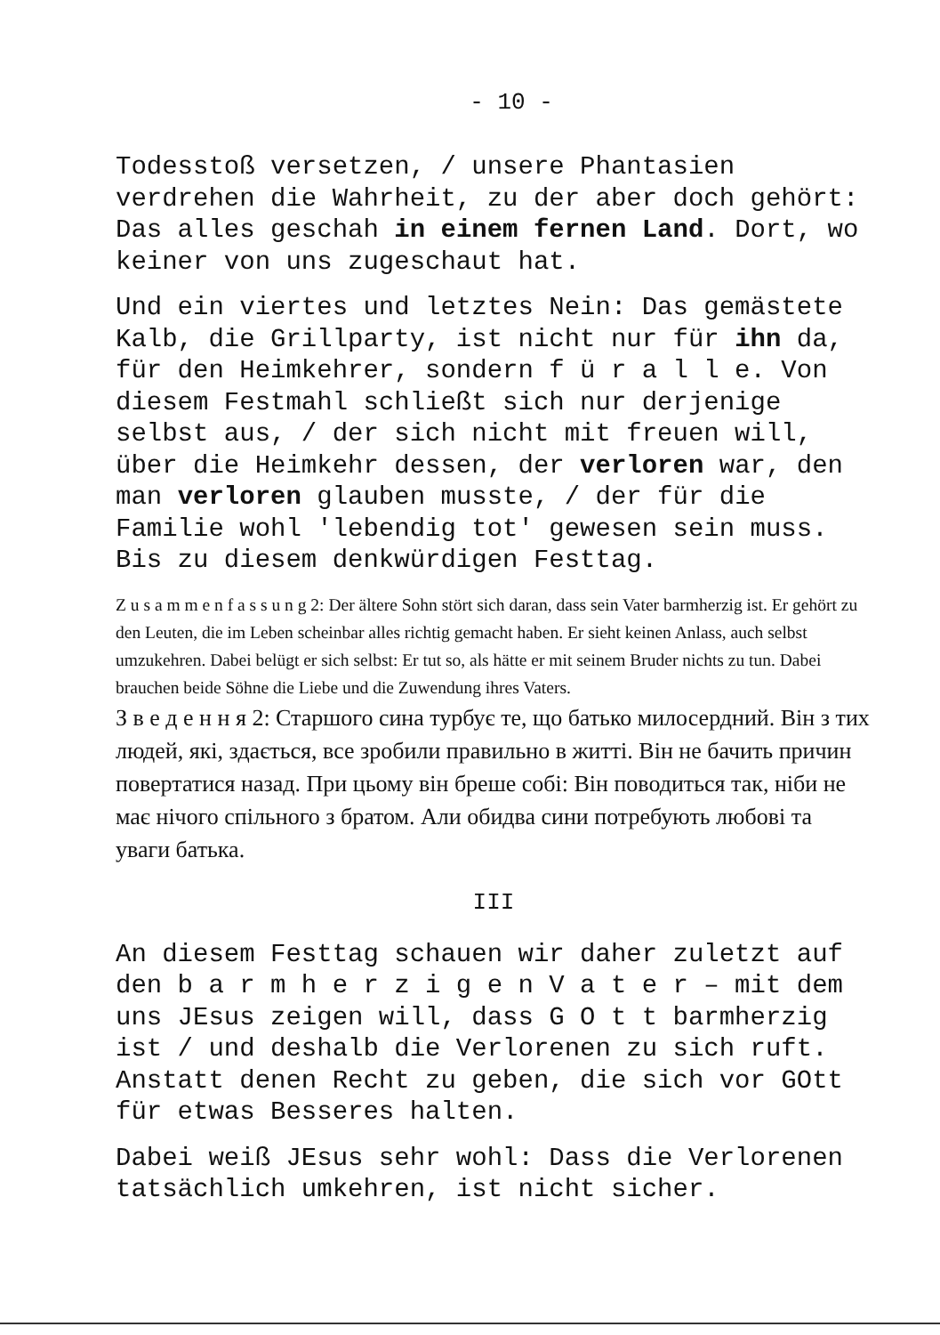- 10 -
Todesstoß versetzen, / unsere Phantasien verdrehen die Wahrheit, zu der aber doch gehört: Das alles geschah in einem fernen Land. Dort, wo keiner von uns zugeschaut hat.
Und ein viertes und letztes Nein: Das gemästete Kalb, die Grillparty, ist nicht nur für ihn da, für den Heimkehrer, sondern f ü r a l l e. Von diesem Festmahl schließt sich nur derjenige selbst aus, / der sich nicht mit freuen will, über die Heimkehr dessen, der verloren war, den man verloren glauben musste, / der für die Familie wohl 'lebendig tot' gewesen sein muss. Bis zu diesem denkwürdigen Festtag.
Z u s a m m e n f a s s u n g 2: Der ältere Sohn stört sich daran, dass sein Vater barmherzig ist. Er gehört zu den Leuten, die im Leben scheinbar alles richtig gemacht haben. Er sieht keinen Anlass, auch selbst umzukehren. Dabei belügt er sich selbst: Er tut so, als hätte er mit seinem Bruder nichts zu tun. Dabei brauchen beide Söhne die Liebe und die Zuwendung ihres Vaters.
З в е д е н н я 2: Старшого сина турбує те, що батько милосердний. Він з тих людей, які, здається, все зробили правильно в житті. Він не бачить причин повертатися назад. При цьому він бреше собі: Він поводиться так, ніби не має нічого спільного з братом. Али обидва сини потребують любові та уваги батька.
III
An diesem Festtag schauen wir daher zuletzt auf den b a r m h e r z i g e n V a t e r – mit dem uns JEsus zeigen will, dass G O t t barmherzig ist / und deshalb die Verlorenen zu sich ruft. Anstatt denen Recht zu geben, die sich vor GOtt für etwas Besseres halten.
Dabei weiß JEsus sehr wohl: Dass die Verlorenen tatsächlich umkehren, ist nicht sicher.